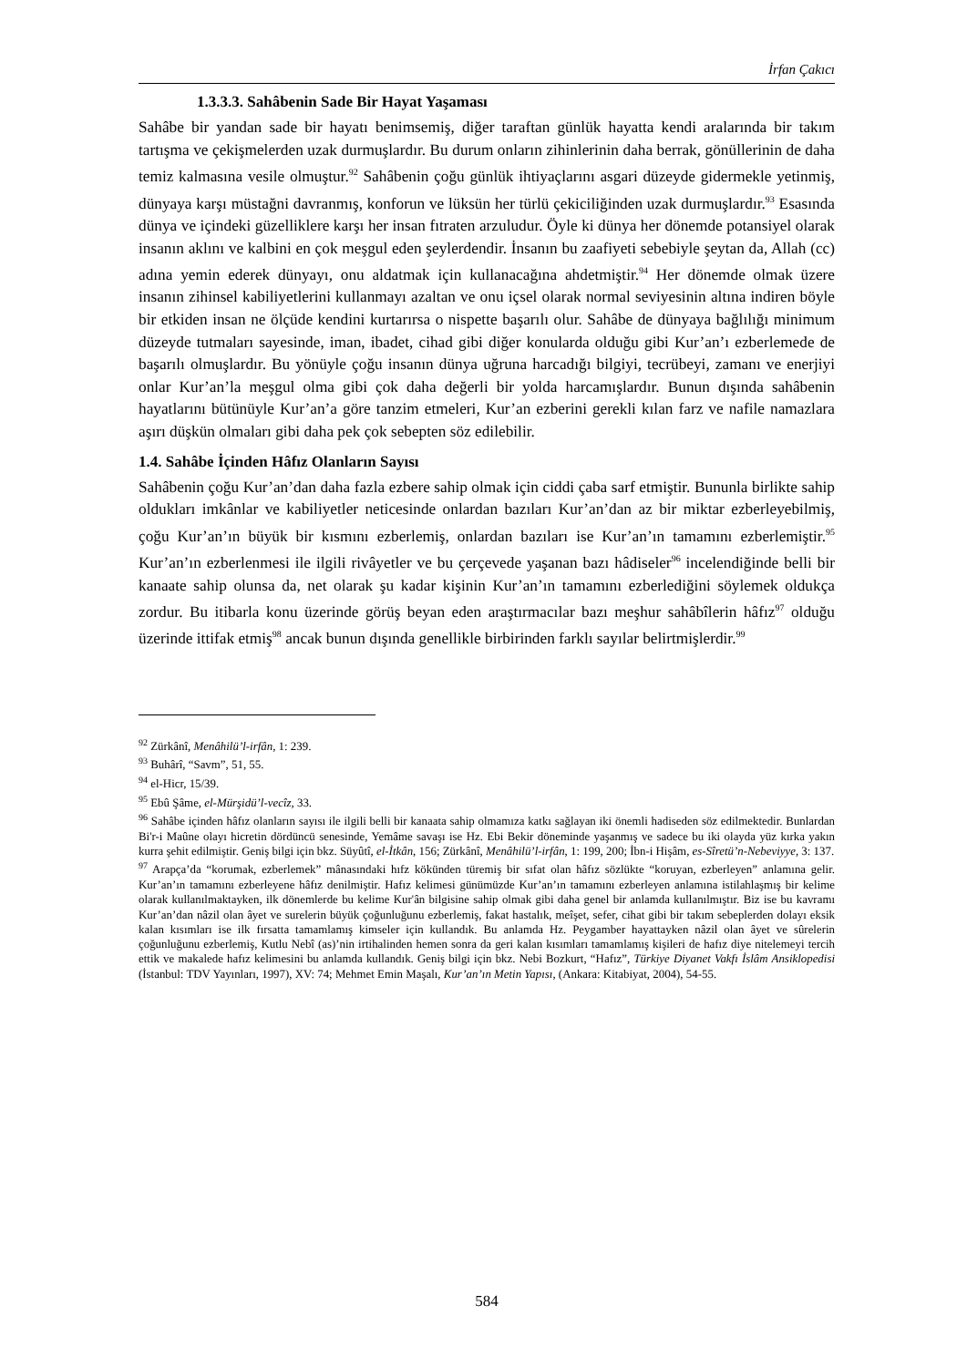İrfan Çakıcı
1.3.3.3. Sahâbenin Sade Bir Hayat Yaşaması
Sahâbe bir yandan sade bir hayatı benimsemiş, diğer taraftan günlük hayatta kendi aralarında bir takım tartışma ve çekişmelerden uzak durmuşlardır. Bu durum onların zihinlerinin daha berrak, gönüllerinin de daha temiz kalmasına vesile olmuştur.<sup>92</sup> Sahâbenin çoğu günlük ihtiyaçlarını asgari düzeyde gidermekle yetinmiş, dünyaya karşı müstağni davranmış, konforun ve lüksün her türlü çekiciliğinden uzak durmuşlardır.<sup>93</sup> Esasında dünya ve içindeki güzelliklere karşı her insan fıtraten arzuludur. Öyle ki dünya her dönemde potansiyel olarak insanın aklını ve kalbini en çok meşgul eden şeylerdendir. İnsanın bu zaafiyeti sebebiyle şeytan da, Allah (cc) adına yemin ederek dünyayı, onu aldatmak için kullanacağına ahdetmiştir.<sup>94</sup> Her dönemde olmak üzere insanın zihinsel kabiliyetlerini kullanmayı azaltan ve onu içsel olarak normal seviyesinin altına indiren böyle bir etkiden insan ne ölçüde kendini kurtarırsa o nispette başarılı olur. Sahâbe de dünyaya bağlılığı minimum düzeyde tutmaları sayesinde, iman, ibadet, cihad gibi diğer konularda olduğu gibi Kur’an’ı ezberlemede de başarılı olmuşlardır. Bu yönüyle çoğu insanın dünya uğruna harcadığı bilgiyi, tecrübeyi, zamanı ve enerjiyi onlar Kur’an’la meşgul olma gibi çok daha değerli bir yolda harcamışlardır. Bunun dışında sahâbenin hayatlarını bütünüyle Kur’an’a göre tanzim etmeleri, Kur’an ezberini gerekli kılan farz ve nafile namazlara aşırı düşkün olmaları gibi daha pek çok sebepten söz edilebilir.
1.4. Sahâbe İçinden Hâfız Olanların Sayısı
Sahâbenin çoğu Kur’an’dan daha fazla ezbere sahip olmak için ciddi çaba sarf etmiştir. Bununla birlikte sahip oldukları imkânlar ve kabiliyetler neticesinde onlardan bazıları Kur’an’dan az bir miktar ezberleyebilmiş, çoğu Kur’an’ın büyük bir kısmını ezberlemiş, onlardan bazıları ise Kur’an’ın tamamını ezberlemiştir.<sup>95</sup> Kur’an’ın ezberlenmesi ile ilgili rivâyetler ve bu çerçevede yaşanan bazı hâdiseler<sup>96</sup> incelendiğinde belli bir kanaate sahip olunsa da, net olarak şu kadar kişinin Kur’an’ın tamamını ezberlediğini söylemek oldukça zordur. Bu itibarla konu üzerinde görüş beyan eden araştırmacılar bazı meşhur sahâbîlerin hâfız<sup>97</sup> olduğu üzerinde ittifak etmiş<sup>98</sup> ancak bunun dışında genellikle birbirinden farklı sayılar belirtmişlerdir.<sup>99</sup>
<sup>92</sup> Zürkânî, Menâhilü’l-irfân, 1: 239.
<sup>93</sup> Buhârî, “Savm”, 51, 55.
<sup>94</sup> el-Hicr, 15/39.
<sup>95</sup> Ebû Şâme, el-Mürşidü’l-vecîz, 33.
<sup>96</sup> Sahâbe içinden hâfız olanların sayısı ile ilgili belli bir kanaata sahip olmamıza katkı sağlayan iki önemli hadiseden söz edilmektedir. Bunlardan Bi'r-i Maûne olayı hicretin dördüncü senesinde, Yemâme savaşı ise Hz. Ebi Bekir döneminde yaşanmış ve sadece bu iki olayda yüz kırka yakın kurra şehit edilmiştir. Geniş bilgi için bkz. Süyûtî, el-İtkân, 156; Zürkânî, Menâhilü’l-irfân, 1: 199, 200; İbn-i Hişâm, es-Sîretü’n-Nebeviyye, 3: 137.
<sup>97</sup> Arapça’da “korumak, ezberlemek” mânasındaki hıfz kökünden türemiş bir sıfat olan hâfız sözlükte “koruyan, ezberleyen” anlamına gelir. Kur’an’ın tamamını ezberleyene hâfız denilmiştir. Hafız kelimesi günümüzde Kur’an’ın tamamını ezberleyen anlamına istilahlaşmış bir kelime olarak kullanılmaktayken, ilk dönemlerde bu kelime Kur'ân bilgisine sahip olmak gibi daha genel bir anlamda kullanılmıştır. Biz ise bu kavramı Kur’an’dan nâzil olan âyet ve surelerin büyük çoğunluğunu ezberlemiş, fakat hastalık, meîşet, sefer, cihat gibi bir takım sebeplerden dolayı eksik kalan kısımları ise ilk fırsatta tamamlamış kimseler için kullandık. Bu anlamda Hz. Peygamber hayattayken nâzil olan âyet ve sûrelerin çoğunluğunu ezberlemiş, Kutlu Nebî (as)’nin irtihalinden hemen sonra da geri kalan kısımları tamamlamış kişileri de hafız diye nitelemeyi tercih ettik ve makalede hafız kelimesini bu anlamda kullandık. Geniş bilgi için bkz. Nebi Bozkurt, “Hafız”, Türkiye Diyanet Vakfı İslâm Ansiklopedisi (İstanbul: TDV Yayınları, 1997), XV: 74; Mehmet Emin Maşalı, Kur’an’ın Metin Yapısı, (Ankara: Kitabiyat, 2004), 54-55.
584